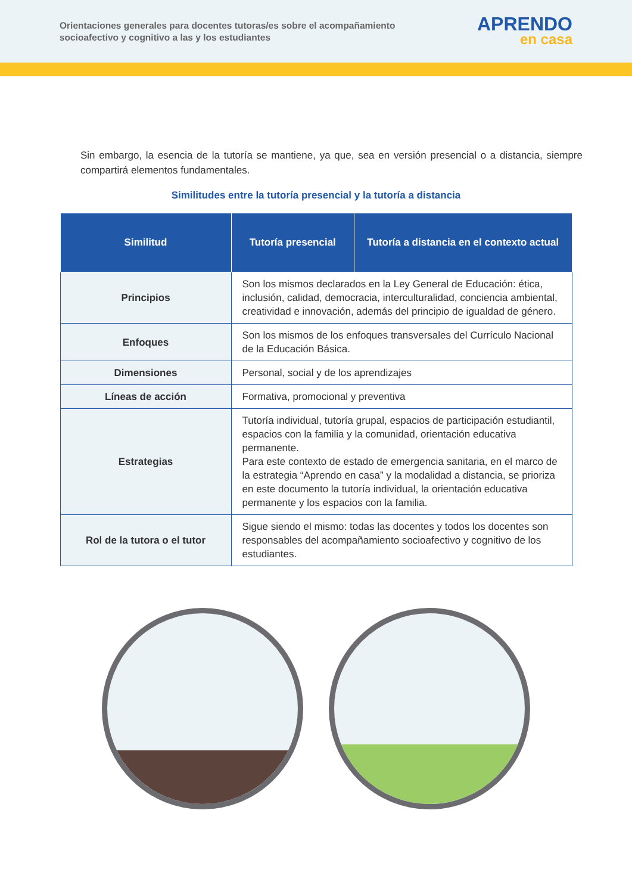Orientaciones generales para docentes tutoras/es sobre el acompañamiento
socioafectivo y cognitivo a las y los estudiantes
APRENDO
en casa
Sin embargo, la esencia de la tutoría se mantiene, ya que, sea en versión presencial o a distancia, siempre compartirá elementos fundamentales.
Similitudes entre la tutoría presencial y la tutoría a distancia
| Similitud | Tutoría presencial | Tutoría a distancia en el contexto actual |
| --- | --- | --- |
| Principios | Son los mismos declarados en la Ley General de Educación: ética, inclusión, calidad, democracia, interculturalidad, conciencia ambiental, creatividad e innovación, además del principio de igualdad de género. | |
| Enfoques | Son los mismos de los enfoques transversales del Currículo Nacional de la Educación Básica. | |
| Dimensiones | Personal, social y de los aprendizajes | |
| Líneas de acción | Formativa, promocional y preventiva | |
| Estrategias | Tutoría individual, tutoría grupal, espacios de participación estudiantil, espacios con la familia y la comunidad, orientación educativa permanente. Para este contexto de estado de emergencia sanitaria, en el marco de la estrategia “Aprendo en casa” y la modalidad a distancia, se prioriza en este documento la tutoría individual, la orientación educativa permanente y los espacios con la familia. | |
| Rol de la tutora o el tutor | Sigue siendo el mismo: todas las docentes y todos los docentes son responsables del acompañamiento socioafectivo y cognitivo de los estudiantes. | |